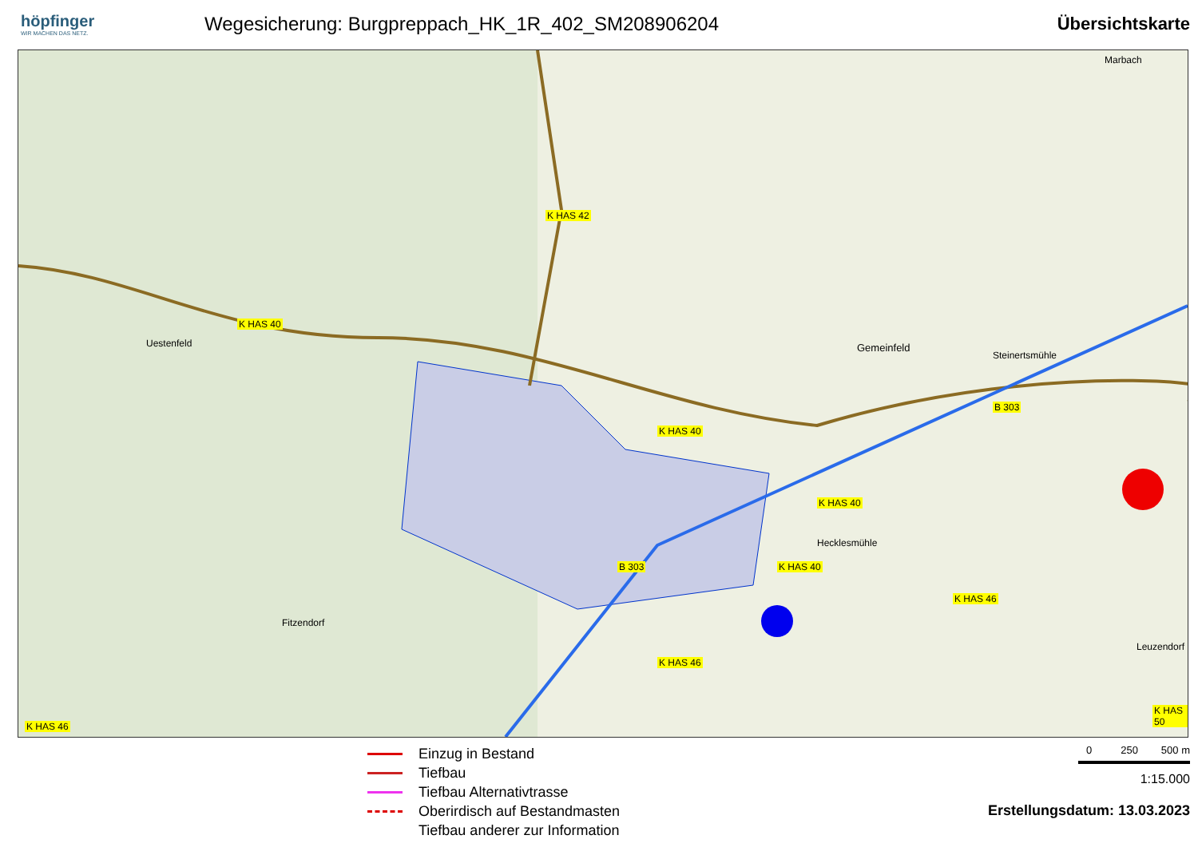höpfinger
WIR MACHEN DAS NETZ.
Wegesicherung: Burgpreppach_HK_1R_402_SM208906204
Übersichtskarte
K HAS 40
K HAS 40
K HAS 46
K HAS 42
B 303
B 303
K HAS 40
K HAS 40
K HAS 46
K HAS 46
K HAS 50
Uestenfeld Gemeinfeld
Steinertsmühle
Hecklesmühle
Fitzendorf
Marbach
Leuzendorf
Einzug in Bestand
Tiefbau
Tiefbau Alternativtrasse
Oberirdisch auf Bestandmasten
Tiefbau anderer zur Information
0 250 500 m
1:15.000
Erstellungsdatum: 13.03.2023